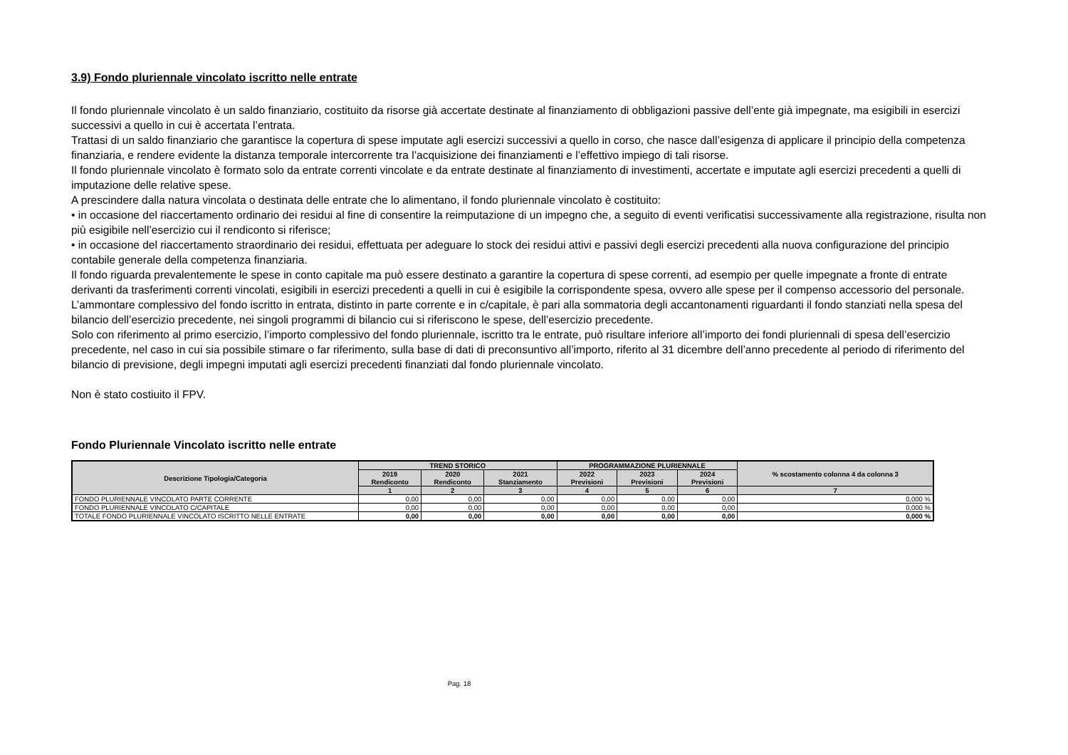3.9) Fondo pluriennale vincolato iscritto nelle entrate
Il fondo pluriennale vincolato è un saldo finanziario, costituito da risorse già accertate destinate al finanziamento di obbligazioni passive dell’ente già impegnate, ma esigibili in esercizi successivi a quello in cui è accertata l’entrata.
Trattasi di un saldo finanziario che garantisce la copertura di spese imputate agli esercizi successivi a quello in corso, che nasce dall’esigenza di applicare il principio della competenza finanziaria, e rendere evidente la distanza temporale intercorrente tra l’acquisizione dei finanziamenti e l’effettivo impiego di tali risorse.
Il fondo pluriennale vincolato è formato solo da entrate correnti vincolate e da entrate destinate al finanziamento di investimenti, accertate e imputate agli esercizi precedenti a quelli di imputazione delle relative spese.
A prescindere dalla natura vincolata o destinata delle entrate che lo alimentano, il fondo pluriennale vincolato è costituito:
• in occasione del riaccertamento ordinario dei residui al fine di consentire la reimputazione di un impegno che, a seguito di eventi verificatisi successivamente alla registrazione, risulta non più esigibile nell’esercizio cui il rendiconto si riferisce;
• in occasione del riaccertamento straordinario dei residui, effettuata per adeguare lo stock dei residui attivi e passivi degli esercizi precedenti alla nuova configurazione del principio contabile generale della competenza finanziaria.
Il fondo riguarda prevalentemente le spese in conto capitale ma può essere destinato a garantire la copertura di spese correnti, ad esempio per quelle impegnate a fronte di entrate derivanti da trasferimenti correnti vincolati, esigibili in esercizi precedenti a quelli in cui è esigibile la corrispondente spesa, ovvero alle spese per il compenso accessorio del personale.
L’ammontare complessivo del fondo iscritto in entrata, distinto in parte corrente e in c/capitale, è pari alla sommatoria degli accantonamenti riguardanti il fondo stanziati nella spesa del bilancio dell’esercizio precedente, nei singoli programmi di bilancio cui si riferiscono le spese, dell’esercizio precedente.
Solo con riferimento al primo esercizio, l’importo complessivo del fondo pluriennale, iscritto tra le entrate, può risultare inferiore all’importo dei fondi pluriennali di spesa dell’esercizio precedente, nel caso in cui sia possibile stimare o far riferimento, sulla base di dati di preconsuntivo all’importo, riferito al 31 dicembre dell’anno precedente al periodo di riferimento del bilancio di previsione, degli impegni imputati agli esercizi precedenti finanziati dal fondo pluriennale vincolato.
Non è stato costiuito il FPV.
Fondo Pluriennale Vincolato iscritto nelle entrate
| Descrizione Tipologia/Categoria | TREND STORICO | | | PROGRAMMAZIONE PLURIENNALE | | | % scostamento colonna 4 da colonna 3 |
| --- | --- | --- | --- | --- | --- | --- | --- |
| | 2019 Rendiconto | 2020 Rendiconto | 2021 Stanziamento | 2022 Previsioni | 2023 Previsioni | 2024 Previsioni | |
| | 1 | 2 | 3 | 4 | 5 | 6 | 7 |
| FONDO PLURIENNALE VINCOLATO PARTE CORRENTE | 0,00 | 0,00 | 0,00 | 0,00 | 0,00 | 0,00 | 0,000 % |
| FONDO PLURIENNALE VINCOLATO C/CAPITALE | 0,00 | 0,00 | 0,00 | 0,00 | 0,00 | 0,00 | 0,000 % |
| TOTALE FONDO PLURIENNALE VINCOLATO ISCRITTO NELLE ENTRATE | 0,00 | 0,00 | 0,00 | 0,00 | 0,00 | 0,00 | 0,000 % |
Pag. 18